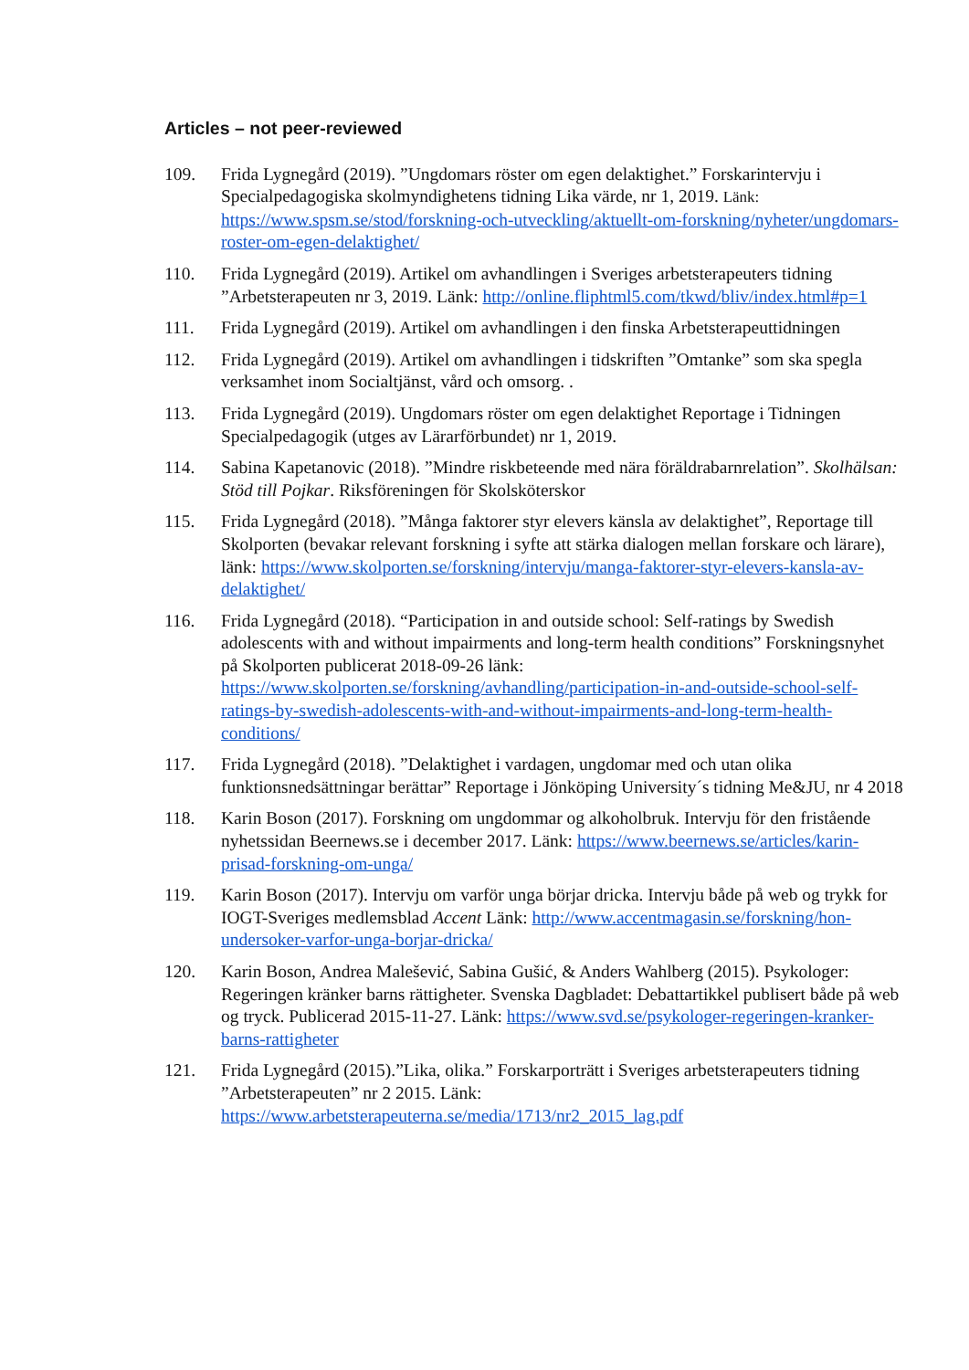Articles – not peer-reviewed
109. Frida Lygnegård (2019). ”Ungdomars röster om egen delaktighet.” Forskarintervju i Specialpedagogiska skolmyndighetens tidning Lika värde, nr 1, 2019. Länk: https://www.spsm.se/stod/forskning-och-utveckling/aktuellt-om-forskning/nyheter/ungdomars-roster-om-egen-delaktighet/
110. Frida Lygnegård (2019). Artikel om avhandlingen i Sveriges arbetsterapeuters tidning ”Arbetsterapeuten nr 3, 2019. Länk: http://online.fliphtml5.com/tkwd/bliv/index.html#p=1
111. Frida Lygnegård (2019). Artikel om avhandlingen i den finska Arbetsterapeuttidningen
112. Frida Lygnegård (2019). Artikel om avhandlingen i tidskriften ”Omtanke” som ska spegla verksamhet inom Socialtjänst, vård och omsorg. .
113. Frida Lygnegård (2019). Ungdomars röster om egen delaktighet Reportage i Tidningen Specialpedagogik (utges av Lärarförbundet) nr 1, 2019.
114. Sabina Kapetanovic (2018). ”Mindre riskbeteende med nära föräldrabarnrelation”. Skolhälsan: Stöd till Pojkar. Riksföreningen för Skolsköterskor
115. Frida Lygnegård (2018). ”Många faktorer styr elevers känsla av delaktighet”, Reportage till Skolporten (bevakar relevant forskning i syfte att stärka dialogen mellan forskare och lärare), länk: https://www.skolporten.se/forskning/intervju/manga-faktorer-styr-elevers-kansla-av-delaktighet/
116. Frida Lygnegård (2018). “Participation in and outside school: Self-ratings by Swedish adolescents with and without impairments and long-term health conditions” Forskningsnyhet på Skolporten publicerat 2018-09-26 länk: https://www.skolporten.se/forskning/avhandling/participation-in-and-outside-school-self-ratings-by-swedish-adolescents-with-and-without-impairments-and-long-term-health-conditions/
117. Frida Lygnegård (2018). ”Delaktighet i vardagen, ungdomar med och utan olika funktionsnedsättningar berättar” Reportage i Jönköping University´s tidning Me&JU, nr 4 2018
118. Karin Boson (2017). Forskning om ungdommar og alkoholbruk. Intervju för den fristående nyhetssidan Beernews.se i december 2017. Länk: https://www.beernews.se/articles/karin-prisad-forskning-om-unga/
119. Karin Boson (2017). Intervju om varför unga börjar dricka. Intervju både på web og trykk for IOGT-Sveriges medlemsblad Accent Länk: http://www.accentmagasin.se/forskning/hon-undersoker-varfor-unga-borjar-dricka/
120. Karin Boson, Andrea Malešević, Sabina Gušić, & Anders Wahlberg (2015). Psykologer: Regeringen kränker barns rättigheter. Svenska Dagbladet: Debattartikkel publisert både på web og tryck. Publicerad 2015-11-27. Länk: https://www.svd.se/psykologer-regeringen-kranker-barns-rattigheter
121. Frida Lygnegård (2015).”Lika, olika.” Forskarporträtt i Sveriges arbetsterapeuters tidning ”Arbetsterapeuten” nr 2 2015. Länk: https://www.arbetsterapeuterna.se/media/1713/nr2_2015_lag.pdf